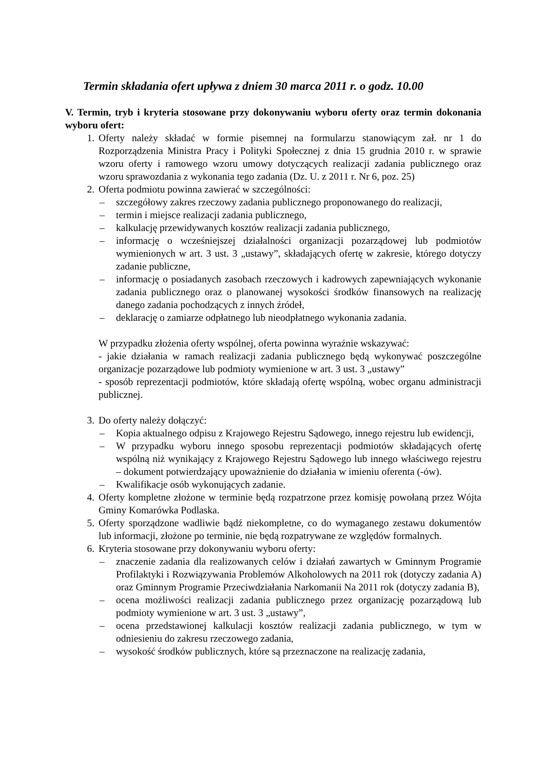Termin składania ofert upływa z dniem 30 marca 2011 r. o godz. 10.00
V. Termin, tryb i kryteria stosowane przy dokonywaniu wyboru oferty oraz termin dokonania wyboru ofert:
1. Oferty należy składać w formie pisemnej na formularzu stanowiącym zał. nr 1 do Rozporządzenia Ministra Pracy i Polityki Społecznej z dnia 15 grudnia 2010 r. w sprawie wzoru oferty i ramowego wzoru umowy dotyczących realizacji zadania publicznego oraz wzoru sprawozdania z wykonania tego zadania (Dz. U. z 2011 r. Nr 6, poz. 25)
2. Oferta podmiotu powinna zawierać w szczególności:
– szczegółowy zakres rzeczowy zadania publicznego proponowanego do realizacji,
– termin i miejsce realizacji zadania publicznego,
– kalkulację przewidywanych kosztów realizacji zadania publicznego,
– informację o wcześniejszej działalności organizacji pozarządowej lub podmiotów wymienionych w art. 3 ust. 3 „ustawy”, składających ofertę w zakresie, którego dotyczy zadanie publiczne,
– informację o posiadanych zasobach rzeczowych i kadrowych zapewniających wykonanie zadania publicznego oraz o planowanej wysokości środków finansowych na realizację danego zadania pochodzących z innych źródeł,
– deklarację o zamiarze odpłatnego lub nieodpłatnego wykonania zadania.
W przypadku złożenia oferty wspólnej, oferta powinna wyraźnie wskazywać:
- jakie działania w ramach realizacji zadania publicznego będą wykonywać poszczególne organizacje pozarządowe lub podmioty wymienione w art. 3 ust. 3 „ustawy”
- sposób reprezentacji podmiotów, które składają ofertę wspólną, wobec organu administracji publicznej.
3. Do oferty należy dołączyć:
– Kopia aktualnego odpisu z Krajowego Rejestru Sądowego, innego rejestru lub ewidencji,
– W przypadku wyboru innego sposobu reprezentacji podmiotów składających ofertę wspólną niż wynikający z Krajowego Rejestru Sądowego lub innego właściwego rejestru – dokument potwierdzający upoważnienie do działania w imieniu oferenta (-ów).
– Kwalifikacje osób wykonujących zadanie.
4. Oferty kompletne złożone w terminie będą rozpatrzone przez komisję powołaną przez Wójta Gminy Komarówka Podlaska.
5. Oferty sporządzone wadliwie bądź niekompletne, co do wymaganego zestawu dokumentów lub informacji, złożone po terminie, nie będą rozpatrywane ze względów formalnych.
6. Kryteria stosowane przy dokonywaniu wyboru oferty:
– znaczenie zadania dla realizowanych celów i działań zawartych w Gminnym Programie Profilaktyki i Rozwiązywania Problemów Alkoholowych na 2011 rok (dotyczy zadania A) oraz Gminnym Programie Przeciwdziałania Narkomanii Na 2011 rok (dotyczy zadania B),
– ocena możliwości realizacji zadania publicznego przez organizację pozarządową lub podmioty wymienione w art. 3 ust. 3 „ustawy”,
– ocena przedstawionej kalkulacji kosztów realizacji zadania publicznego, w tym w odniesieniu do zakresu rzeczowego zadania,
– wysokość środków publicznych, które są przeznaczone na realizację zadania,